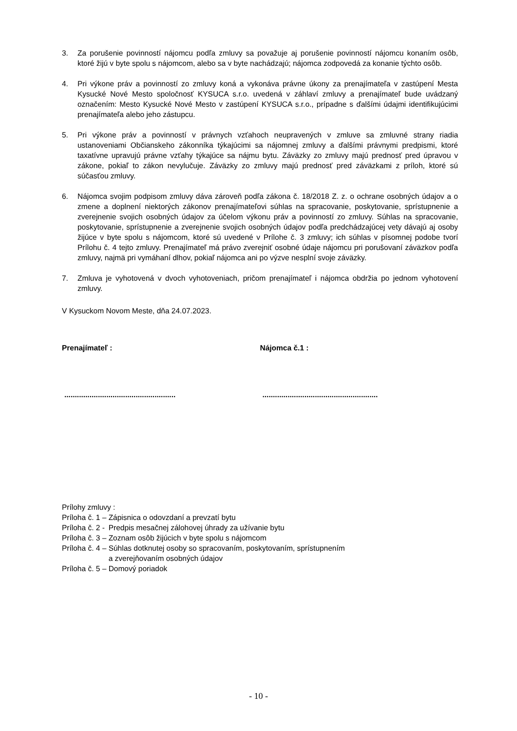3. Za porušenie povinností nájomcu podľa zmluvy sa považuje aj porušenie povinností nájomcu konaním osôb, ktoré žijú v byte spolu s nájomcom, alebo sa v byte nachádzajú; nájomca zodpovedá za konanie týchto osôb.
4. Pri výkone práv a povinností zo zmluvy koná a vykonáva právne úkony za prenajímateľa v zastúpení Mesta Kysucké Nové Mesto spoločnosť KYSUCA s.r.o. uvedená v záhlaví zmluvy a prenajímateľ bude uvádzaný označením: Mesto Kysucké Nové Mesto v zastúpení KYSUCA s.r.o., prípadne s ďalšími údajmi identifikujúcimi prenajímateľa alebo jeho zástupcu.
5. Pri výkone práv a povinností v právnych vzťahoch neupravených v zmluve sa zmluvné strany riadia ustanoveniami Občianskeho zákonníka týkajúcimi sa nájomnej zmluvy a ďalšími právnymi predpismi, ktoré taxatívne upravujú právne vzťahy týkajúce sa nájmu bytu. Záväzky zo zmluvy majú prednosť pred úpravou v zákone, pokiaľ to zákon nevylučuje. Záväzky zo zmluvy majú prednosť pred záväzkami z príloh, ktoré sú súčasťou zmluvy.
6. Nájomca svojim podpisom zmluvy dáva zároveň podľa zákona č. 18/2018 Z. z. o ochrane osobných údajov a o zmene a doplnení niektorých zákonov prenajímateľovi súhlas na spracovanie, poskytovanie, sprístupnenie a zverejnenie svojich osobných údajov za účelom výkonu práv a povinností zo zmluvy. Súhlas na spracovanie, poskytovanie, sprístupnenie a zverejnenie svojich osobných údajov podľa predchádzajúcej vety dávajú aj osoby žijúce v byte spolu s nájomcom, ktoré sú uvedené v Prílohe č. 3 zmluvy; ich súhlas v písomnej podobe tvorí Prílohu č. 4 tejto zmluvy. Prenajímateľ má právo zverejniť osobné údaje nájomcu pri porušovaní záväzkov podľa zmluvy, najmä pri vymáhaní dlhov, pokiaľ nájomca ani po výzve nesplní svoje záväzky.
7. Zmluva je vyhotovená v dvoch vyhotoveniach, pričom prenajímateľ i nájomca obdržia po jednom vyhotovení zmluvy.
V Kysuckom Novom Meste, dňa 24.07.2023.
Prenajímateľ : Nájomca č.1 :
..................................................... .......................................................
Prílohy zmluvy :
| Príloha č. 1 – | Zápisnica o odovzdaní a prevzatí bytu |
| Príloha č. 2 - | Predpis mesačnej zálohovej úhrady za užívanie bytu |
| Príloha č. 3 – | Zoznam osôb žijúcich v byte spolu s nájomcom |
| Príloha č. 4 – | Súhlas dotknutej osoby so spracovaním, poskytovaním, sprístupnením a zverejňovaním osobných údajov |
| Príloha č. 5 – | Domový poriadok |
- 10 -